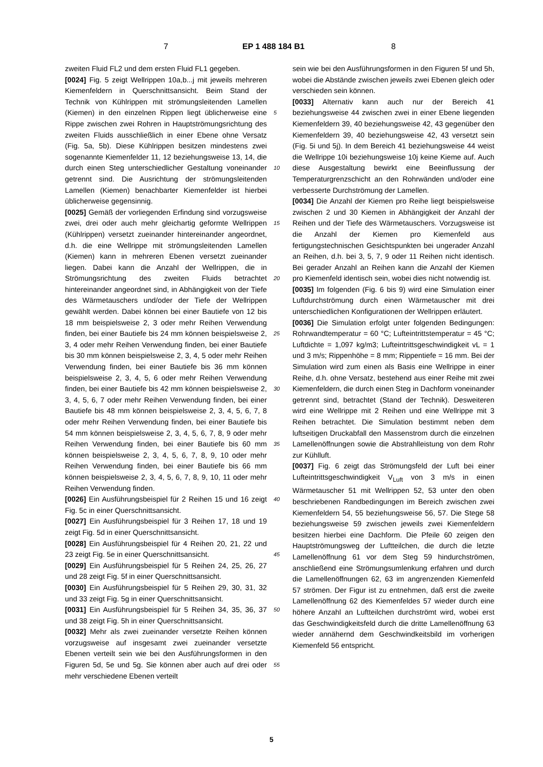7 EP 1 488 184 B1 8
zweiten Fluid FL2 und dem ersten Fluid FL1 gegeben.
[0024] Fig. 5 zeigt Wellrippen 10a,b...j mit jeweils mehreren Kiemenfeldern in Querschnittsansicht. Beim Stand der Technik von Kühlrippen mit strömungsleitenden Lamellen (Kiemen) in den einzelnen Rippen liegt üblicherweise eine Rippe zwischen zwei Rohren in Hauptströmungsrichtung des zweiten Fluids ausschließlich in einer Ebene ohne Versatz (Fig. 5a, 5b). Diese Kühlrippen besitzen mindestens zwei sogenannte Kiemenfelder 11, 12 beziehungsweise 13, 14, die durch einen Steg unterschiedlicher Gestaltung voneinander getrennt sind. Die Ausrichtung der strömungsleitenden Lamellen (Kiemen) benachbarter Kiemenfelder ist hierbei üblicherweise gegensinnig.
[0025] Gemäß der vorliegenden Erfindung sind vorzugsweise zwei, drei oder auch mehr gleichartig geformte Wellrippen (Kühlrippen) versetzt zueinander hintereinander angeordnet, d.h. die eine Wellrippe mit strömungsleitenden Lamellen (Kiemen) kann in mehreren Ebenen versetzt zueinander liegen. Dabei kann die Anzahl der Wellrippen, die in Strömungsrichtung des zweiten Fluids betrachtet hintereinander angeordnet sind, in Abhängigkeit von der Tiefe des Wärmetauschers und/oder der Tiefe der Wellrippen gewählt werden. Dabei können bei einer Bautiefe von 12 bis 18 mm beispielsweise 2, 3 oder mehr Reihen Verwendung finden, bei einer Bautiefe bis 24 mm können beispielsweise 2, 3, 4 oder mehr Reihen Verwendung finden, bei einer Bautiefe bis 30 mm können beispielsweise 2, 3, 4, 5 oder mehr Reihen Verwendung finden, bei einer Bautiefe bis 36 mm können beispielsweise 2, 3, 4, 5, 6 oder mehr Reihen Verwendung finden, bei einer Bautiefe bis 42 mm können beispielsweise 2, 3, 4, 5, 6, 7 oder mehr Reihen Verwendung finden, bei einer Bautiefe bis 48 mm können beispielsweise 2, 3, 4, 5, 6, 7, 8 oder mehr Reihen Verwendung finden, bei einer Bautiefe bis 54 mm können beispielsweise 2, 3, 4, 5, 6, 7, 8, 9 oder mehr Reihen Verwendung finden, bei einer Bautiefe bis 60 mm können beispielsweise 2, 3, 4, 5, 6, 7, 8, 9, 10 oder mehr Reihen Verwendung finden, bei einer Bautiefe bis 66 mm können beispielsweise 2, 3, 4, 5, 6, 7, 8, 9, 10, 11 oder mehr Reihen Verwendung finden.
[0026] Ein Ausführungsbeispiel für 2 Reihen 15 und 16 zeigt Fig. 5c in einer Querschnittsansicht.
[0027] Ein Ausführungsbeispiel für 3 Reihen 17, 18 und 19 zeigt Fig. 5d in einer Querschnittsansicht.
[0028] Ein Ausführungsbeispiel für 4 Reihen 20, 21, 22 und 23 zeigt Fig. 5e in einer Querschnittsansicht.
[0029] Ein Ausführungsbeispiel für 5 Reihen 24, 25, 26, 27 und 28 zeigt Fig. 5f in einer Querschnittsansicht.
[0030] Ein Ausführungsbeispiel für 5 Reihen 29, 30, 31, 32 und 33 zeigt Fig. 5g in einer Querschnittsansicht.
[0031] Ein Ausführungsbeispiel für 5 Reihen 34, 35, 36, 37 und 38 zeigt Fig. 5h in einer Querschnittsansicht.
[0032] Mehr als zwei zueinander versetzte Reihen können vorzugsweise auf insgesamt zwei zueinander versetzte Ebenen verteilt sein wie bei den Ausführungsformen in den Figuren 5d, 5e und 5g. Sie können aber auch auf drei oder mehr verschiedene Ebenen verteilt
sein wie bei den Ausführungsformen in den Figuren 5f und 5h, wobei die Abstände zwischen jeweils zwei Ebenen gleich oder verschieden sein können.
[0033] Alternativ kann auch nur der Bereich 41 beziehungsweise 44 zwischen zwei in einer Ebene liegenden Kiemenfeldern 39, 40 beziehungsweise 42, 43 gegenüber den Kiemenfeldern 39, 40 beziehungsweise 42, 43 versetzt sein (Fig. 5i und 5j). In dem Bereich 41 beziehungsweise 44 weist die Wellrippe 10i beziehungsweise 10j keine Kieme auf. Auch diese Ausgestaltung bewirkt eine Beeinflussung der Temperaturgrenzschicht an den Rohrwänden und/oder eine verbesserte Durchströmung der Lamellen.
[0034] Die Anzahl der Kiemen pro Reihe liegt beispielsweise zwischen 2 und 30 Kiemen in Abhängigkeit der Anzahl der Reihen und der Tiefe des Wärmetauschers. Vorzugsweise ist die Anzahl der Kiemen pro Kiemenfeld aus fertigungstechnischen Gesichtspunkten bei ungerader Anzahl an Reihen, d.h. bei 3, 5, 7, 9 oder 11 Reihen nicht identisch. Bei gerader Anzahl an Reihen kann die Anzahl der Kiemen pro Kiemenfeld identisch sein, wobei dies nicht notwendig ist.
[0035] Im folgenden (Fig. 6 bis 9) wird eine Simulation einer Luftdurchströmung durch einen Wärmetauscher mit drei unterschiedlichen Konfigurationen der Wellrippen erläutert.
[0036] Die Simulation erfolgt unter folgenden Bedingungen: Rohrwandtemperatur = 60 °C; Lufteintrittstemperatur = 45 °C; Luftdichte = 1,097 kg/m3; Lufteintrittsgeschwindigkeit vL = 1 und 3 m/s; Rippenhöhe = 8 mm; Rippentiefe = 16 mm. Bei der Simulation wird zum einen als Basis eine Wellrippe in einer Reihe, d.h. ohne Versatz, bestehend aus einer Reihe mit zwei Kiemenfeldern, die durch einen Steg in Dachform voneinander getrennt sind, betrachtet (Stand der Technik). Desweiteren wird eine Wellrippe mit 2 Reihen und eine Wellrippe mit 3 Reihen betrachtet. Die Simulation bestimmt neben dem luftseitigen Druckabfall den Massenstrom durch die einzelnen Lamellenöffnungen sowie die Abstrahlleistung von dem Rohr zur Kühlluft.
[0037] Fig. 6 zeigt das Strömungsfeld der Luft bei einer Lufteintrittsgeschwindigkeit V<sub>Luft</sub> von 3 m/s in einen Wärmetauscher 51 mit Wellrippen 52, 53 unter den oben beschriebenen Randbedingungen im Bereich zwischen zwei Kiemenfeldern 54, 55 beziehungsweise 56, 57. Die Stege 58 beziehungsweise 59 zwischen jeweils zwei Kiemenfeldern besitzen hierbei eine Dachform. Die Pfeile 60 zeigen den Hauptströmungsweg der Luftteilchen, die durch die letzte Lamellenöffnung 61 vor dem Steg 59 hindurchströmen, anschließend eine Strömungsumlenkung erfahren und durch die Lamellenöffnungen 62, 63 im angrenzenden Kiemenfeld 57 strömen. Der Figur ist zu entnehmen, daß erst die zweite Lamellenöffnung 62 des Kiemenfeldes 57 wieder durch eine höhere Anzahl an Luftteilchen durchströmt wird, wobei erst das Geschwindigkeitsfeld durch die dritte Lamellenöffnung 63 wieder annähernd dem Geschwindkeitsbild im vorherigen Kiemenfeld 56 entspricht.
5
10
15
20
25
30
35
40
45
50
55
5